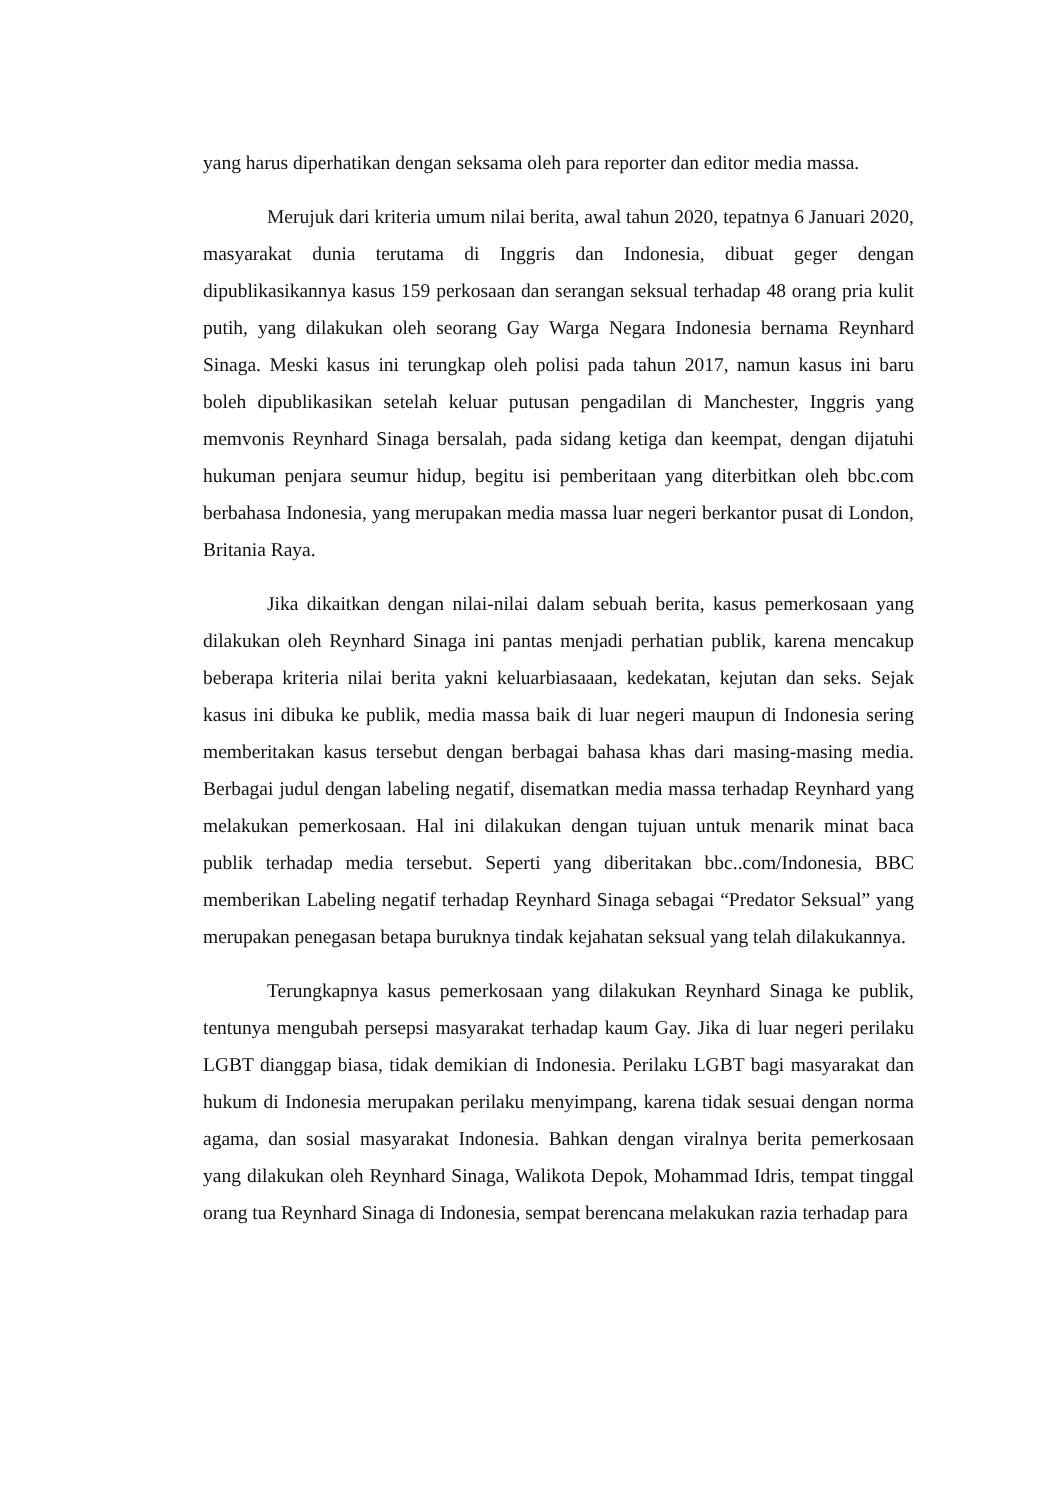yang harus diperhatikan dengan seksama oleh para reporter dan editor media massa.
Merujuk dari kriteria umum nilai berita, awal tahun 2020, tepatnya 6 Januari 2020, masyarakat dunia terutama di Inggris dan Indonesia, dibuat geger dengan dipublikasikannya kasus 159 perkosaan dan serangan seksual terhadap 48 orang pria kulit putih, yang dilakukan oleh seorang Gay Warga Negara Indonesia bernama Reynhard Sinaga. Meski kasus ini terungkap oleh polisi pada tahun 2017, namun kasus ini baru boleh dipublikasikan setelah keluar putusan pengadilan di Manchester, Inggris yang memvonis Reynhard Sinaga bersalah, pada sidang ketiga dan keempat, dengan dijatuhi hukuman penjara seumur hidup, begitu isi pemberitaan yang diterbitkan oleh bbc.com berbahasa Indonesia, yang merupakan media massa luar negeri berkantor pusat di London, Britania Raya.
Jika dikaitkan dengan nilai-nilai dalam sebuah berita, kasus pemerkosaan yang dilakukan oleh Reynhard Sinaga ini pantas menjadi perhatian publik, karena mencakup beberapa kriteria nilai berita yakni keluarbiasaaan, kedekatan, kejutan dan seks. Sejak kasus ini dibuka ke publik, media massa baik di luar negeri maupun di Indonesia sering memberitakan kasus tersebut dengan berbagai bahasa khas dari masing-masing media. Berbagai judul dengan labeling negatif, disematkan media massa terhadap Reynhard yang melakukan pemerkosaan. Hal ini dilakukan dengan tujuan untuk menarik minat baca publik terhadap media tersebut. Seperti yang diberitakan bbc..com/Indonesia, BBC memberikan Labeling negatif terhadap Reynhard Sinaga sebagai “Predator Seksual” yang merupakan penegasan betapa buruknya tindak kejahatan seksual yang telah dilakukannya.
Terungkapnya kasus pemerkosaan yang dilakukan Reynhard Sinaga ke publik, tentunya mengubah persepsi masyarakat terhadap kaum Gay. Jika di luar negeri perilaku LGBT dianggap biasa, tidak demikian di Indonesia. Perilaku LGBT bagi masyarakat dan hukum di Indonesia merupakan perilaku menyimpang, karena tidak sesuai dengan norma agama, dan sosial masyarakat Indonesia. Bahkan dengan viralnya berita pemerkosaan yang dilakukan oleh Reynhard Sinaga, Walikota Depok, Mohammad Idris, tempat tinggal orang tua Reynhard Sinaga di Indonesia, sempat berencana melakukan razia terhadap para